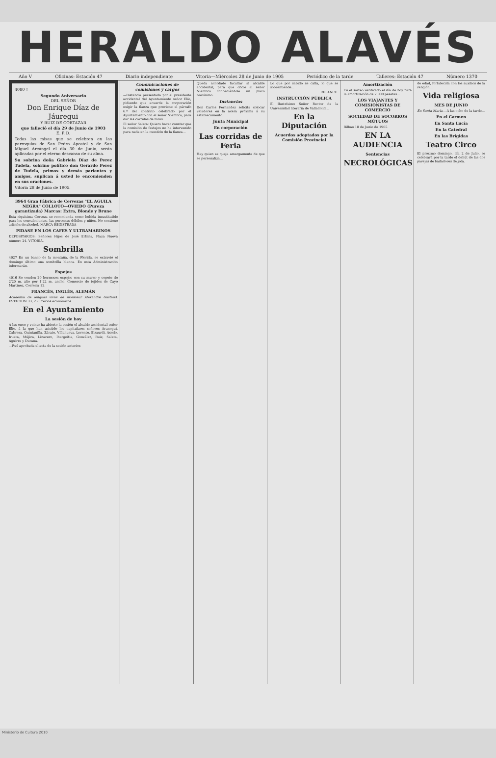HERALDO ALAVÉS
Año V Oficinas: Estación 47 Diario independiente Vitoria—Miércoles 28 de Junio de 1905 Periódico de la tarde Talleres: Estación 47 Número 1370
4080 †
Segundo Aniversario
DEL SEÑOR
Don Enrique Díaz de Jáuregui
Y RUIZ DE CORTAZAR
que falleció el día 29 de Junio de 1903
E. P. D.
Todas las misas que se celebren en las parroquias de San Pedro Apostol y de San Miguel Arcángel el día 30 de Junio, serán aplicadas por el eterno descanso de su alma.
Su sobrina doña Gabriela Díaz de Perez Tudela, sobrino político don Gerardo Perez de Tudela, primos y demás parientes y amigos, suplican á usted le encomienden en sus oraciones.
Vitoria 28 de Junio de 1905.
3964 Gran Fábrica de Cervezas "EL AGUILA NEGRA" COLLOTO—OVIEDO (Pureza garantizada) Marcas: Extra, Blonde y Brune
Esta riquísima Cerveza se recomienda como bebida insustituible para los convalecientes, las personas débiles y niños. No contiene adición de alcohol. MARCA REGISTRADA
PIDASE EN LOS CAFES Y ULTRAMARINOS
DEPOSITARIOS: Señores Hijos de José Erbina, Plaza Nueva número 24. VITORIA.
Sombrilla
4027 En un banco de la montaña, de la Florida, se extravió el domingo último una sombrilla blanca. En esta Administración informarán.
Espejos
4016 Se venden 20 hermosos espejos con su marco y copete de 2'20 m. alto por 1'22 m. ancho. Comercio de tejidos de Cayo Martinez, Correría 12.
FRANCÉS, INGLÉS, ALEMÁN
Academia de lenguas vivas de monsieur Alexandre Gastaud. ESTACION 33, 2.º Precios económicos
En el Ayuntamiento
La sesión de hoy
A las once y veinte ha abierto la sesión el alcalde accidental señor Elío, á la que han asistido los capitulares señores Aranegui, Cabrera, Quintanilla, Zárate, Villanueva, Lorente, Elzaurdi, Acedo, Irueta, Mújica, Linacero, Ibargoitia, González, Ruiz, Saleta, Aguirre y Durana.
—Fué aprobada el acta de la sesión anterior.
Comunicaciones de comisiones y cargos
—Instancia presentada por el presidente accidental del Ayuntamiento señor Elío, pidiendo que acuerde la corporación exigir la fianza que previene el párrafo 6.º del contrato celebrado por el Ayuntamiento con el señor Niembro, para dar las corridas de toros.
El señor Saleta: Quiero hacer constar que la comisión de festejos no ha intervenido para nada en la cuestión de la fianza...
Queda acordado facultar al alcalde accidental, para que oficie al señor Niembro concediéndole un plazo brevísimo.
Instancias
Don Carlos Fernandez solicita colocar veladores en la acera próxima á su establecimiento.
Junta Municipal
En corporación
Las corridas de Feria
Hay quien se queja amargamente de que se personaliza...
Lo que por sabido se calla, lo que se sobrentiende...
RELANCE.
INSTRUCCIÓN PÚBLICA
El Ilustrísimo Señor Rector de la Universidad literaria de Valladolid...
En la Diputación
Acuerdos adoptados por la Comisión Provincial
Amortización
En el sorteo verificado el día de hoy para la amortización de 2.000 pesetas...
LOS VIAJANTES Y COMISIONISTAS DE COMERCIO
SOCIEDAD DE SOCORROS MÚTUOS
Bilbao 18 de Junio de 1905.
EN LA AUDIENCIA
Sentencias
NECROLÓGICAS
de edad, fortalecida con los auxilios de la religión...
Vida religiosa
MES DE JUNIO
En Santa María.—A las ocho de la tarde...
En el Carmen
En Santa Lucía
En la Catedral
En las Brígidas
Teatro Circo
El próximo domingo, día 2 de Julio, se celebrará por la tarde el debút de las dos parejas de bailadores de jota.
Ministerio de Cultura 2010